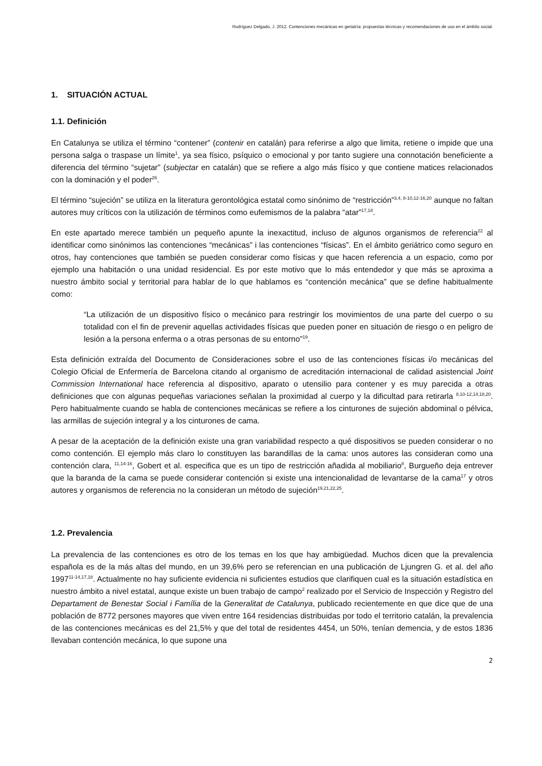Rodríguez Delgado, J. 2012. Contenciones mecánicas en geriatría: propuestas técnicas y recomendaciones de uso en el ámbito social.
1. SITUACIÓN ACTUAL
1.1. Definición
En Catalunya se utiliza el término “contener” (contenir en catalán) para referirse a algo que limita, retiene o impide que una persona salga o traspase un límite<sup>1</sup>, ya sea físico, psíquico o emocional y por tanto sugiere una connotación beneficiente a diferencia del término “sujetar” (subjectar en catalán) que se refiere a algo más físico y que contiene matices relacionados con la dominación y el poder<sup>26</sup>.
El término “sujeción” se utiliza en la literatura gerontológica estatal como sinónimo de “restricción”<sup>3,4, 8-10,12-16,20</sup> aunque no faltan autores muy críticos con la utilización de términos como eufemismos de la palabra “atar”<sup>17,18</sup>.
En este apartado merece también un pequeño apunte la inexactitud, incluso de algunos organismos de referencia<sup>22</sup> al identificar como sinónimos las contenciones “mecánicas” i las contenciones “físicas”. En el ámbito geriátrico como seguro en otros, hay contenciones que también se pueden considerar como físicas y que hacen referencia a un espacio, como por ejemplo una habitación o una unidad residencial. Es por este motivo que lo más entendedor y que más se aproxima a nuestro ámbito social y territorial para hablar de lo que hablamos es “contención mecánica” que se define habitualmente como:
“La utilización de un dispositivo físico o mecánico para restringir los movimientos de una parte del cuerpo o su totalidad con el fin de prevenir aquellas actividades físicas que pueden poner en situación de riesgo o en peligro de lesión a la persona enferma o a otras personas de su entorno”<sup>19</sup>.
Esta definición extraída del Documento de Consideraciones sobre el uso de las contenciones físicas i/o mecánicas del Colegio Oficial de Enfermería de Barcelona citando al organismo de acreditación internacional de calidad asistencial Joint Commission International hace referencia al dispositivo, aparato o utensilio para contener y es muy parecida a otras definiciones que con algunas pequeñas variaciones señalan la proximidad al cuerpo y la dificultad para retirarla <sup>8,10-12,14,18,20</sup>. Pero habitualmente cuando se habla de contenciones mecánicas se refiere a los cinturones de sujeción abdominal o pélvica, las armillas de sujeción integral y a los cinturones de cama.
A pesar de la aceptación de la definición existe una gran variabilidad respecto a qué dispositivos se pueden considerar o no como contención. El ejemplo más claro lo constituyen las barandillas de la cama: unos autores las consideran como una contención clara, <sup>11,14-16</sup>, Gobert et al. especifica que es un tipo de restricción añadida al mobiliario<sup>8</sup>, Burgueño deja entrever que la baranda de la cama se puede considerar contención si existe una intencionalidad de levantarse de la cama<sup>17</sup> y otros autores y organismos de referencia no la consideran un método de sujeción<sup>19,21,22,25</sup>.
1.2. Prevalencia
La prevalencia de las contenciones es otro de los temas en los que hay ambigüedad. Muchos dicen que la prevalencia española es de la más altas del mundo, en un 39,6% pero se referencian en una publicación de Ljungren G. et al. del año 1997<sup>11-14,17,18</sup>. Actualmente no hay suficiente evidencia ni suficientes estudios que clarifiquen cual es la situación estadística en nuestro ámbito a nivel estatal, aunque existe un buen trabajo de campo<sup>2</sup> realizado por el Servicio de Inspección y Registro del Departament de Benestar Social i Família de la Generalitat de Catalunya, publicado recientemente en que dice que de una población de 8772 persones mayores que viven entre 164 residencias distribuidas por todo el territorio catalán, la prevalencia de las contenciones mecánicas es del 21,5% y que del total de residentes 4454, un 50%, tenían demencia, y de estos 1836 llevaban contención mecánica, lo que supone una
2